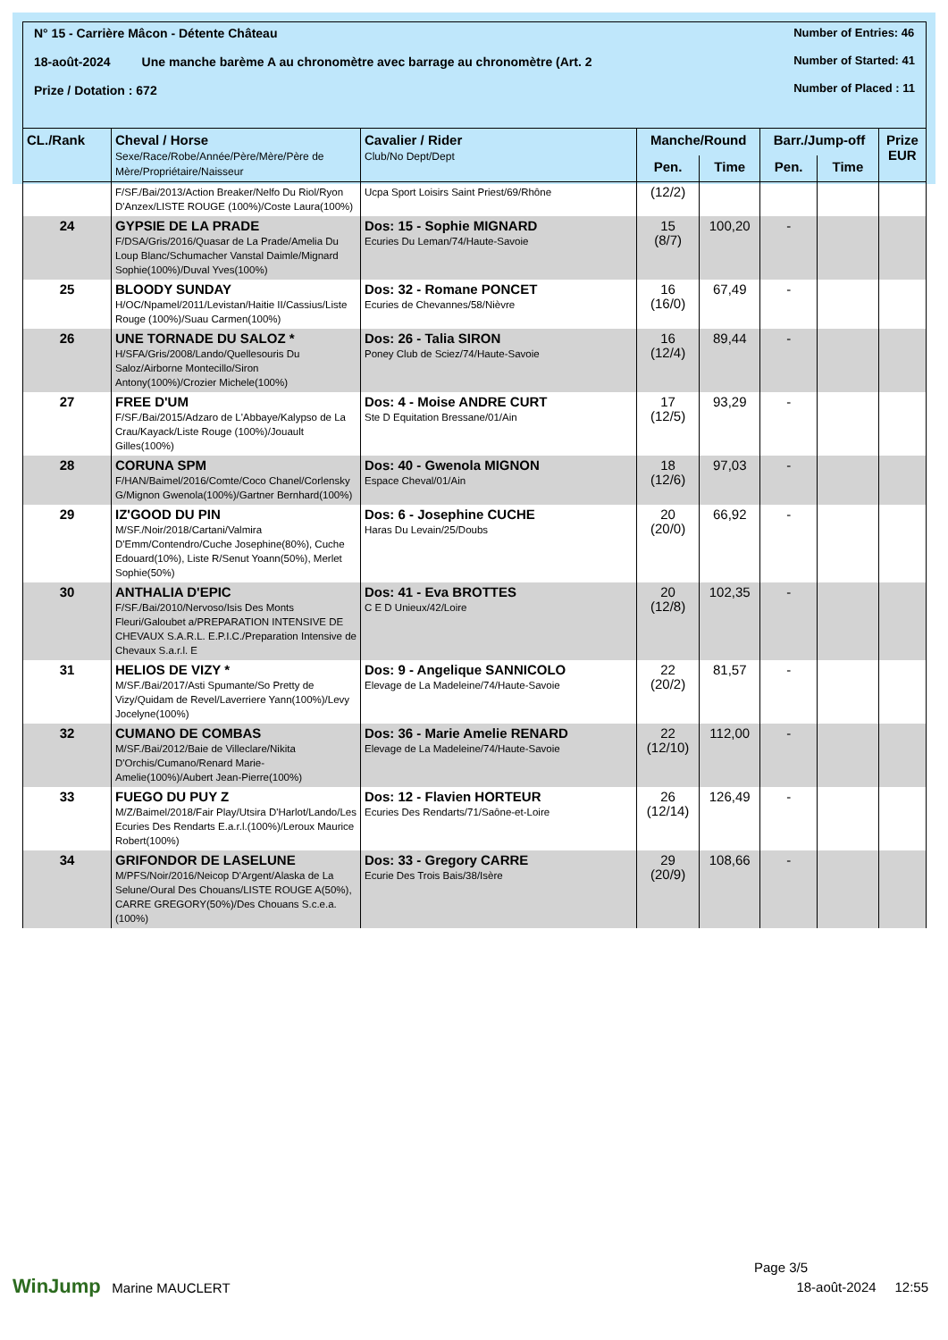N° 15 - Carrière Mâcon - Détente Château
18-août-2024 Une manche barème A au chronomètre avec barrage au chronomètre (Art. 2
Prize / Dotation : 672
Number of Entries: 46
Number of Started: 41
Number of Placed : 11
| CL./Rank | Cheval / Horse Sexe/Race/Robe/Année/Père/Mère/Père de Mère/Propriétaire/Naisseur | Cavalier / Rider Club/No Dept/Dept | Manche/Round | | Barr./Jump-off | | Prize EUR |
| --- | --- | --- | --- | --- | --- | --- | --- |
| | | | Pen. | Time | Pen. | Time | |
| | F/SF./Bai/2013/Action Breaker/Nelfo Du Riol/Ryon D'Anzex/LISTE ROUGE (100%)/Coste Laura(100%) | Ucpa Sport Loisirs Saint Priest/69/Rhône | (12/2) | | | | |
| 24 | GYPSIE DE LA PRADE F/DSA/Gris/2016/Quasar de La Prade/Amelia Du Loup Blanc/Schumacher Vanstal Daimle/Mignard Sophie(100%)/Duval Yves(100%) | Dos: 15 - Sophie MIGNARD Ecuries Du Leman/74/Haute-Savoie | 15 (8/7) | 100,20 | - | | |
| 25 | BLOODY SUNDAY H/OC/Npamel/2011/Levistan/Haitie II/Cassius/Liste Rouge (100%)/Suau Carmen(100%) | Dos: 32 - Romane PONCET Ecuries de Chevannes/58/Nièvre | 16 (16/0) | 67,49 | - | | |
| 26 | UNE TORNADE DU SALOZ * H/SFA/Gris/2008/Lando/Quellesouris Du Saloz/Airborne Montecillo/Siron Antony(100%)/Crozier Michele(100%) | Dos: 26 - Talia SIRON Poney Club de Sciez/74/Haute-Savoie | 16 (12/4) | 89,44 | - | | |
| 27 | FREE D'UM F/SF./Bai/2015/Adzaro de L'Abbaye/Kalypso de La Crau/Kayack/Liste Rouge (100%)/Jouault Gilles(100%) | Dos: 4 - Moise ANDRE CURT Ste D Equitation Bressane/01/Ain | 17 (12/5) | 93,29 | - | | |
| 28 | CORUNA SPM F/HAN/Baimel/2016/Comte/Coco Chanel/Corlensky G/Mignon Gwenola(100%)/Gartner Bernhard(100%) | Dos: 40 - Gwenola MIGNON Espace Cheval/01/Ain | 18 (12/6) | 97,03 | - | | |
| 29 | IZ'GOOD DU PIN M/SF./Noir/2018/Cartani/Valmira D'Emm/Contendro/Cuche Josephine(80%), Cuche Edouard(10%), Liste R/Senut Yoann(50%), Merlet Sophie(50%) | Dos: 6 - Josephine CUCHE Haras Du Levain/25/Doubs | 20 (20/0) | 66,92 | - | | |
| 30 | ANTHALIA D'EPIC F/SF./Bai/2010/Nervoso/Isis Des Monts Fleuri/Galoubet a/PREPARATION INTENSIVE DE CHEVAUX S.A.R.L. E.P.I.C./Preparation Intensive de Chevaux S.a.r.l. E | Dos: 41 - Eva BROTTES C E D Unieux/42/Loire | 20 (12/8) | 102,35 | - | | |
| 31 | HELIOS DE VIZY * M/SF./Bai/2017/Asti Spumante/So Pretty de Vizy/Quidam de Revel/Laverriere Yann(100%)/Levy Jocelyne(100%) | Dos: 9 - Angelique SANNICOLO Elevage de La Madeleine/74/Haute-Savoie | 22 (20/2) | 81,57 | - | | |
| 32 | CUMANO DE COMBAS M/SF./Bai/2012/Baie de Villeclare/Nikita D'Orchis/Cumano/Renard Marie-Amelie(100%)/Aubert Jean-Pierre(100%) | Dos: 36 - Marie Amelie RENARD Elevage de La Madeleine/74/Haute-Savoie | 22 (12/10) | 112,00 | - | | |
| 33 | FUEGO DU PUY Z M/Z/Baimel/2018/Fair Play/Utsira D'Harlot/Lando/Les Ecuries Des Rendarts E.a.r.l.(100%)/Leroux Maurice Robert(100%) | Dos: 12 - Flavien HORTEUR Ecuries Des Rendarts/71/Saône-et-Loire | 26 (12/14) | 126,49 | - | | |
| 34 | GRIFONDOR DE LASELUNE M/PFS/Noir/2016/Neicop D'Argent/Alaska de La Selune/Oural Des Chouans/LISTE ROUGE A(50%), CARRE GREGORY(50%)/Des Chouans S.c.e.a.(100%) | Dos: 33 - Gregory CARRE Ecurie Des Trois Bais/38/Isère | 29 (20/9) | 108,66 | - | | |
Page 3/5
WinJump Marine MAUCLERT 18-août-2024 12:55